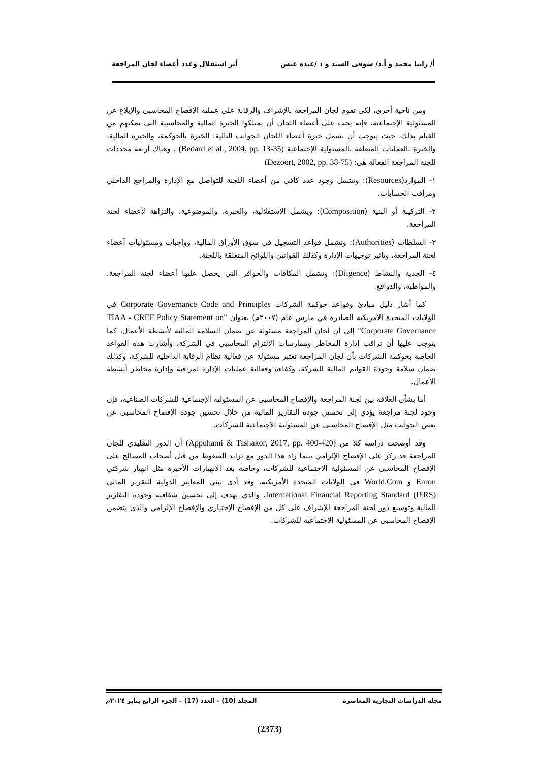أ/ رانيا محمد و أ.د/ شوقى السيد و د /عبده عتش أثر استقلال وعدد أعضاء لجان المراجعة
ومن ناحية أخرى، لكى تقوم لجان المراجعة بالإشراف والرقابة على عملية الإفصاح المحاسبى والإبلاغ عن المسئولية الإجتماعية، فإنه يجب على أعضاء اللجان أن يمتلكوا الخبرة المالية والمحاسبية التى تمكنهم من القيام بذلك، حيث يتوجب أن تشمل خبرة أعضاء اللجان الجوانب التالية: الخبرة بالحوكمة، والخبرة المالية، والخبرة بالعمليات المتعلقة بالمسئولية الإجتماعية (Bedard et al., 2004, pp. 13-35) ، وهناك أربعة محددات للجنة المراجعة الفعالة هى: (Dezoort, 2002, pp. 38-75)
١- الموارد(Resources): وتشمل وجود عدد كافي من أعضاء اللجنة للتواصل مع الإدارة والمراجع الداخلي ومراقب الحسابات.
٢- التركيبة أو البنية (Composition): ويشمل الاستقلالية، والخبرة، والموضوعية، والنزاهة لأعضاء لجنة المراجعة.
٣- السلطات (Authorities): وتشمل قواعد التسجيل في سوق الأوراق المالية، وواجبات ومسئوليات أعضاء لجنة المراجعة، وتأثير توجيهات الإدارة وكذلك القوانين واللوائح المتعلقة باللجنة.
٤- الجدية والنشاط (Diigence): وتشمل المكافات والحوافز التي يحصل عليها أعضاء لجنة المراجعة، والمواظبة، والدوافع.
كما أشار دليل مبادئ وقواعد حوكمة الشركات Corporate Governance Code and Principles في الولايات المتحدة الأمريكية الصادرة في مارس عام (٢٠٠٧م) بعنوان "TIAA - CREF Policy Statement on Corporate Governance" إلى أن لجان المراجعة مسئولة عن ضمان السلامة المالية لأنشطة الأعمال، كما يتوجب عليها أن تراقب إدارة المخاطر وممارسات الالتزام المحاسبي في الشركة، وأشارت هذه القواعد الخاصة بحوكمة الشركات بأن لجان المراجعة تعتبر مسئولة عن فعالية نظام الرقابة الداخلية للشركة، وكذلك ضمان سلامة وجودة القوائم المالية للشركة، وكفاءة وفعالية عمليات الإدارة لمراقبة وإدارة مخاطر أنشطة الأعمال.
أما بشأن العلاقة بين لجنة المراجعة والإفصاح المحاسبى عن المسئولية الإجتماعية للشركات الصناعية، فإن وجود لجنة مراجعة يؤدي إلى تحسين جودة التقارير المالية من خلال تحسين جودة الإفصاح المحاسبى عن بعض الجوانب مثل الإفصاح المحاسبى عن المسئولية الاجتماعية للشركات.
وقد أوضحت دراسة كلا من (Appuhami & Tashakor, 2017, pp. 400-420) أن الدور التقليدي للجان المراجعة قد ركز على الإفصاح الإلزامي بينما زاد هذا الدور مع تزايد الضغوط من قبل أصحاب المصالح على الإفصاح المحاسبى عن المسئولية الاجتماعية للشركات، وخاصة بعد الانهيارات الأخيرة مثل انهيار شركتي Enron و World.Com في الولايات المتحدة الأمريكية، وقد أدى تبني المعايير الدولية للتقرير المالي International Financial Reporting Standard (IFRS)، والذي يهدف إلى تحسين شفافية وجودة التقارير المالية وتوسيع دور لجنة المراجعة للإشراف على كل من الإفصاح الإختياري والإفصاح الإلزامي والذي يتضمن الإفصاح المحاسبى عن المسئولية الاجتماعية للشركات.
مجلة الدراسات التجارية المعاصرة المجلد (10) - العدد (17) – الجزء الرابع يناير ٢٠٢٤م
(2373)